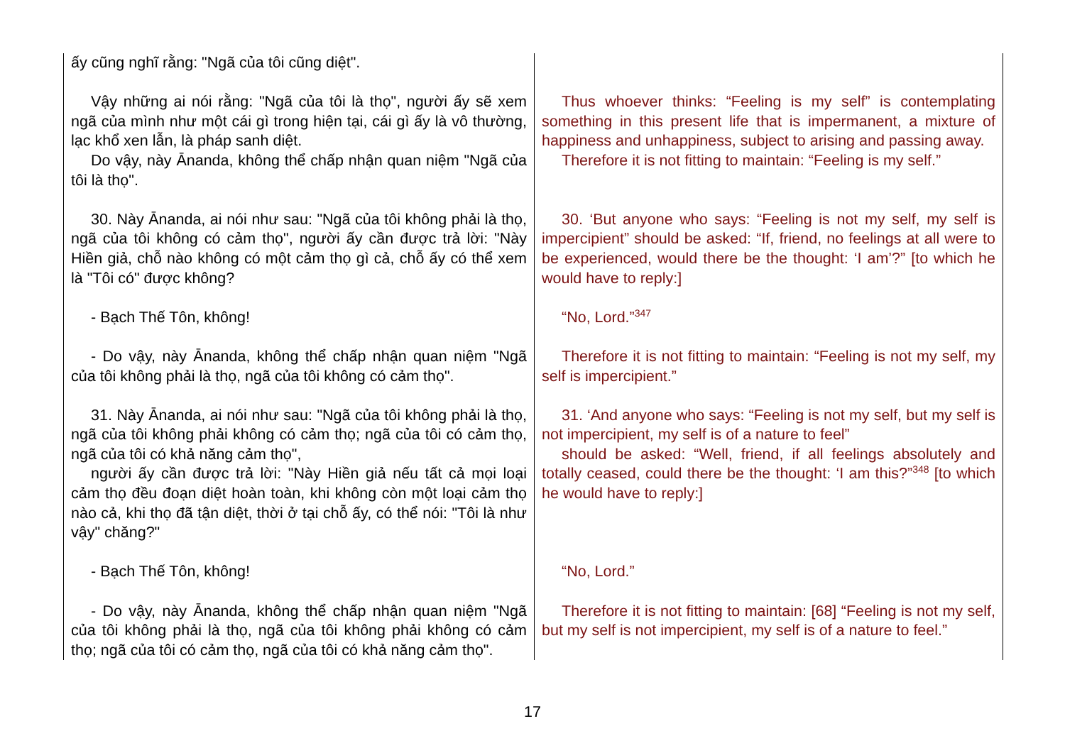| ấy cũng nghĩ rằng: "Ngã của tôi cũng diệt". | |
| Vậy những ai nói rằng: "Ngã của tôi là thọ", người ấy sẽ xem ngã của mình như một cái gì trong hiện tại, cái gì ấy là vô thường, lạc khổ xen lẫn, là pháp sanh diệt. Do vậy, này Ānanda, không thể chấp nhận quan niệm "Ngã của tôi là thọ". | Thus whoever thinks: “Feeling is my self” is contemplating something in this present life that is impermanent, a mixture of happiness and unhappiness, subject to arising and passing away. Therefore it is not fitting to maintain: “Feeling is my self.” |
| 30. Này Ānanda, ai nói như sau: "Ngã của tôi không phải là thọ, ngã của tôi không có cảm thọ", người ấy cần được trả lời: "Này Hiền giả, chỗ nào không có một cảm thọ gì cả, chỗ ấy có thể xem là "Tôi có" được không? | 30. ‘But anyone who says: “Feeling is not my self, my self is impercipient” should be asked: “If, friend, no feelings at all were to be experienced, would there be the thought: ‘I am’?” [to which he would have to reply:] |
| - Bạch Thế Tôn, không! | “No, Lord.”<sup>347</sup> |
| - Do vậy, này Ānanda, không thể chấp nhận quan niệm "Ngã của tôi không phải là thọ, ngã của tôi không có cảm thọ". | Therefore it is not fitting to maintain: “Feeling is not my self, my self is impercipient.” |
| 31. Này Ānanda, ai nói như sau: "Ngã của tôi không phải là thọ, ngã của tôi không phải không có cảm thọ; ngã của tôi có cảm thọ, ngã của tôi có khả năng cảm thọ", người ấy cần được trả lời: "Này Hiền giả nếu tất cả mọi loại cảm thọ đều đoạn diệt hoàn toàn, khi không còn một loại cảm thọ nào cả, khi thọ đã tận diệt, thời ở tại chỗ ấy, có thể nói: "Tôi là như vậy" chăng?" | 31. ‘And anyone who says: “Feeling is not my self, but my self is not impercipient, my self is of a nature to feel” should be asked: “Well, friend, if all feelings absolutely and totally ceased, could there be the thought: ‘I am this?”<sup>348</sup> [to which he would have to reply:] |
| - Bạch Thế Tôn, không! | “No, Lord.” |
| - Do vậy, này Ānanda, không thể chấp nhận quan niệm "Ngã của tôi không phải là thọ, ngã của tôi không phải không có cảm thọ; ngã của tôi có cảm thọ, ngã của tôi có khả năng cảm thọ". | Therefore it is not fitting to maintain: [68] “Feeling is not my self, but my self is not impercipient, my self is of a nature to feel.” |
17